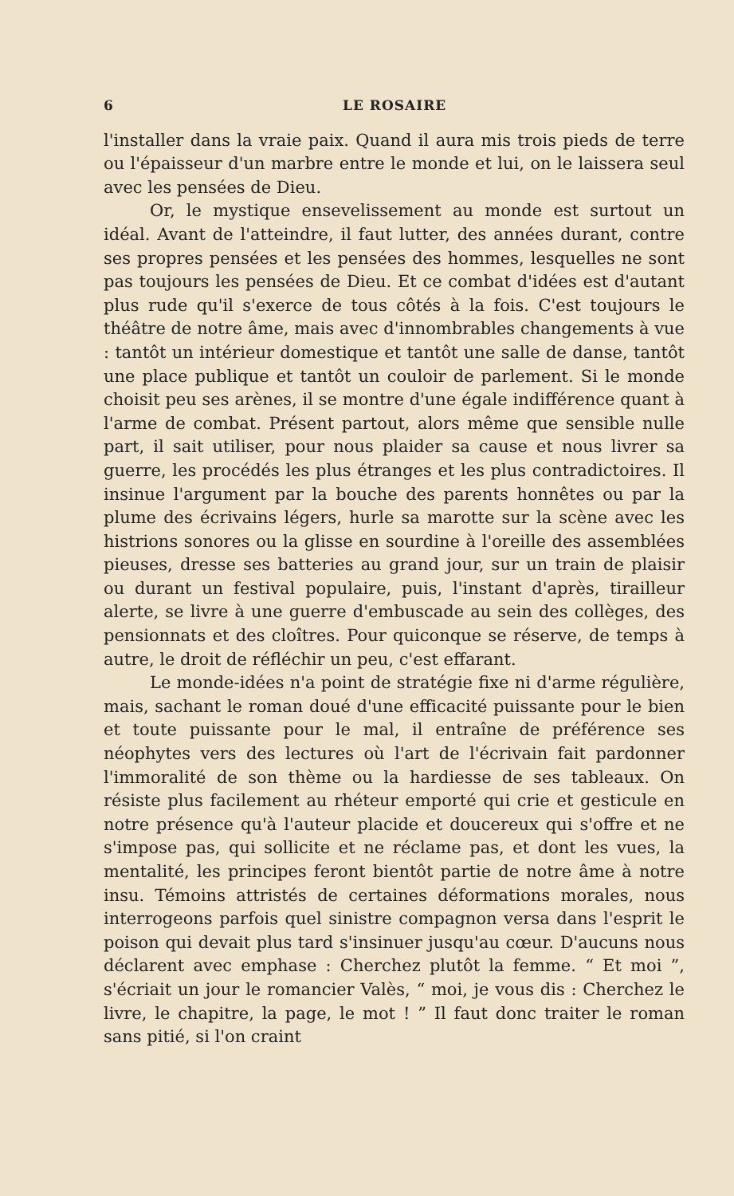6 LE ROSAIRE
l'installer dans la vraie paix. Quand il aura mis trois pieds de terre ou l'épaisseur d'un marbre entre le monde et lui, on le laissera seul avec les pensées de Dieu.
Or, le mystique ensevelissement au monde est surtout un idéal. Avant de l'atteindre, il faut lutter, des années durant, contre ses propres pensées et les pensées des hommes, lesquelles ne sont pas toujours les pensées de Dieu. Et ce combat d'idées est d'autant plus rude qu'il s'exerce de tous côtés à la fois. C'est toujours le théâtre de notre âme, mais avec d'innombrables changements à vue : tantôt un intérieur domestique et tantôt une salle de danse, tantôt une place publique et tantôt un couloir de parlement. Si le monde choisit peu ses arènes, il se montre d'une égale indifférence quant à l'arme de combat. Présent partout, alors même que sensible nulle part, il sait utiliser, pour nous plaider sa cause et nous livrer sa guerre, les procédés les plus étranges et les plus contradictoires. Il insinue l'argument par la bouche des parents honnêtes ou par la plume des écrivains légers, hurle sa marotte sur la scène avec les histrions sonores ou la glisse en sourdine à l'oreille des assemblées pieuses, dresse ses batteries au grand jour, sur un train de plaisir ou durant un festival populaire, puis, l'instant d'après, tirailleur alerte, se livre à une guerre d'embuscade au sein des collèges, des pensionnats et des cloîtres. Pour quiconque se réserve, de temps à autre, le droit de réfléchir un peu, c'est effarant.
Le monde-idées n'a point de stratégie fixe ni d'arme régulière, mais, sachant le roman doué d'une efficacité puissante pour le bien et toute puissante pour le mal, il entraîne de préférence ses néophytes vers des lectures où l'art de l'écrivain fait pardonner l'immoralité de son thème ou la hardiesse de ses tableaux. On résiste plus facilement au rhéteur emporté qui crie et gesticule en notre présence qu'à l'auteur placide et doucereux qui s'offre et ne s'impose pas, qui sollicite et ne réclame pas, et dont les vues, la mentalité, les principes feront bientôt partie de notre âme à notre insu. Témoins attristés de certaines déformations morales, nous interrogeons parfois quel sinistre compagnon versa dans l'esprit le poison qui devait plus tard s'insinuer jusqu'au cœur. D'aucuns nous déclarent avec emphase : Cherchez plutôt la femme. “ Et moi ”, s'écriait un jour le romancier Valès, “ moi, je vous dis : Cherchez le livre, le chapitre, la page, le mot ! ” Il faut donc traiter le roman sans pitié, si l'on craint